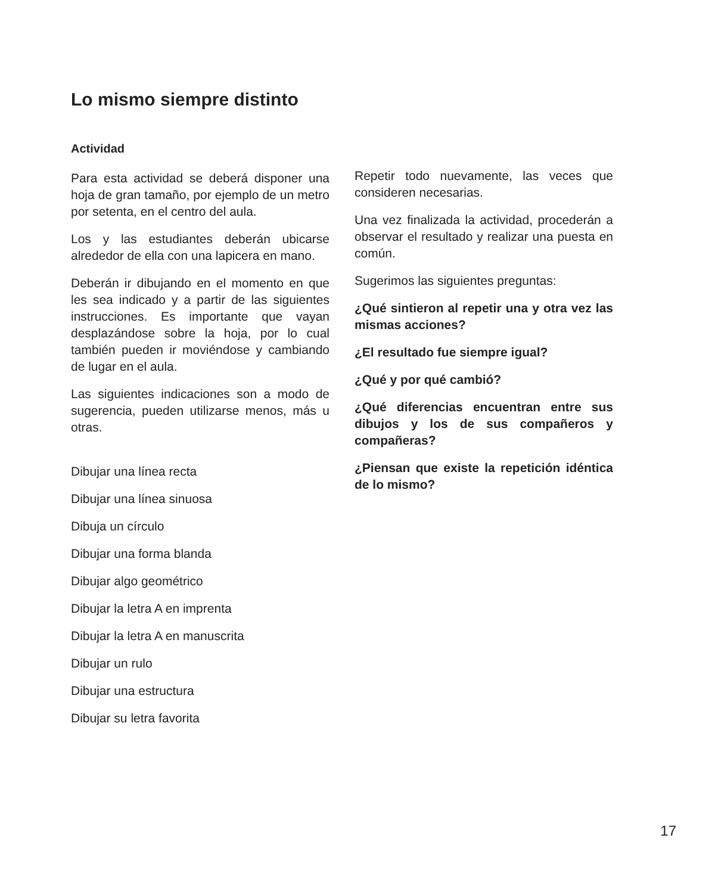Lo mismo siempre distinto
Actividad
Para esta actividad se deberá disponer una hoja de gran tamaño, por ejemplo de un metro por setenta, en el centro del aula.
Los y las estudiantes deberán ubicarse alrededor de ella con una lapicera en mano.
Deberán ir dibujando en el momento en que les sea indicado y a partir de las siguientes instrucciones. Es importante que vayan desplazándose sobre la hoja, por lo cual también pueden ir moviéndose y cambiando de lugar en el aula.
Las siguientes indicaciones son a modo de sugerencia, pueden utilizarse menos, más u otras.
Dibujar una línea recta
Dibujar una línea sinuosa
Dibuja un círculo
Dibujar una forma blanda
Dibujar algo geométrico
Dibujar la letra A en imprenta
Dibujar la letra A en manuscrita
Dibujar un rulo
Dibujar una estructura
Dibujar su letra favorita
Repetir todo nuevamente, las veces que consideren necesarias.
Una vez finalizada la actividad, procederán a observar el resultado y realizar una puesta en común.
Sugerimos las siguientes preguntas:
¿Qué sintieron al repetir una y otra vez las mismas acciones?
¿El resultado fue siempre igual?
¿Qué y por qué cambió?
¿Qué diferencias encuentran entre sus dibujos y los de sus compañeros y compañeras?
¿Piensan que existe la repetición idéntica de lo mismo?
17